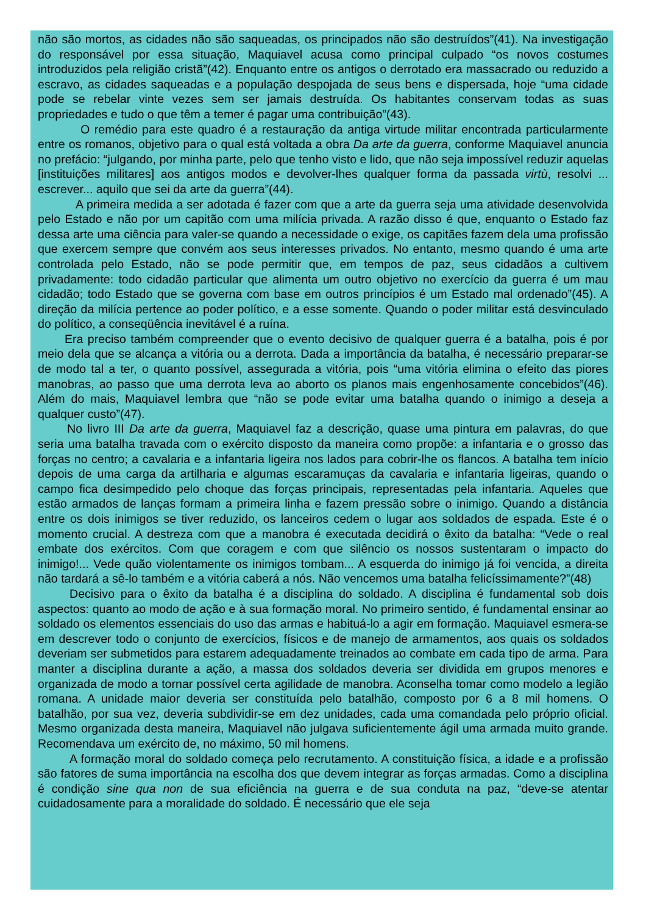não são mortos, as cidades não são saqueadas, os principados não são destruídos”(41). Na investigação do responsável por essa situação, Maquiavel acusa como principal culpado “os novos costumes introduzidos pela religião cristã”(42). Enquanto entre os antigos o derrotado era massacrado ou reduzido a escravo, as cidades saqueadas e a população despojada de seus bens e dispersada, hoje “uma cidade pode se rebelar vinte vezes sem ser jamais destruída. Os habitantes conservam todas as suas propriedades e tudo o que têm a temer é pagar uma contribuição”(43).
O remédio para este quadro é a restauração da antiga virtude militar encontrada particularmente entre os romanos, objetivo para o qual está voltada a obra Da arte da guerra, conforme Maquiavel anuncia no prefácio: “julgando, por minha parte, pelo que tenho visto e lido, que não seja impossível reduzir aquelas [instituições militares] aos antigos modos e devolver-lhes qualquer forma da passada virtù, resolvi ... escrever... aquilo que sei da arte da guerra”(44).
A primeira medida a ser adotada é fazer com que a arte da guerra seja uma atividade desenvolvida pelo Estado e não por um capitão com uma milícia privada. A razão disso é que, enquanto o Estado faz dessa arte uma ciência para valer-se quando a necessidade o exige, os capitães fazem dela uma profissão que exercem sempre que convém aos seus interesses privados. No entanto, mesmo quando é uma arte controlada pelo Estado, não se pode permitir que, em tempos de paz, seus cidadãos a cultivem privadamente: todo cidadão particular que alimenta um outro objetivo no exercício da guerra é um mau cidadão; todo Estado que se governa com base em outros princípios é um Estado mal ordenado”(45). A direção da milícia pertence ao poder político, e a esse somente. Quando o poder militar está desvinculado do político, a conseqüência inevitável é a ruína.
Era preciso também compreender que o evento decisivo de qualquer guerra é a batalha, pois é por meio dela que se alcança a vitória ou a derrota. Dada a importância da batalha, é necessário preparar-se de modo tal a ter, o quanto possível, assegurada a vitória, pois “uma vitória elimina o efeito das piores manobras, ao passo que uma derrota leva ao aborto os planos mais engenhosamente concebidos”(46). Além do mais, Maquiavel lembra que “não se pode evitar uma batalha quando o inimigo a deseja a qualquer custo”(47).
No livro III Da arte da guerra, Maquiavel faz a descrição, quase uma pintura em palavras, do que seria uma batalha travada com o exército disposto da maneira como propõe: a infantaria e o grosso das forças no centro; a cavalaria e a infantaria ligeira nos lados para cobrir-lhe os flancos. A batalha tem início depois de uma carga da artilharia e algumas escaramuças da cavalaria e infantaria ligeiras, quando o campo fica desimpedido pelo choque das forças principais, representadas pela infantaria. Aqueles que estão armados de lanças formam a primeira linha e fazem pressão sobre o inimigo. Quando a distância entre os dois inimigos se tiver reduzido, os lanceiros cedem o lugar aos soldados de espada. Este é o momento crucial. A destreza com que a manobra é executada decidirá o êxito da batalha: “Vede o real embate dos exércitos. Com que coragem e com que silêncio os nossos sustentaram o impacto do inimigo!... Vede quão violentamente os inimigos tombam... A esquerda do inimigo já foi vencida, a direita não tardará a sê-lo também e a vitória caberá a nós. Não vencemos uma batalha felicíssimamente?”(48)
Decisivo para o êxito da batalha é a disciplina do soldado. A disciplina é fundamental sob dois aspectos: quanto ao modo de ação e à sua formação moral. No primeiro sentido, é fundamental ensinar ao soldado os elementos essenciais do uso das armas e habituá-lo a agir em formação. Maquiavel esmera-se em descrever todo o conjunto de exercícios, físicos e de manejo de armamentos, aos quais os soldados deveriam ser submetidos para estarem adequadamente treinados ao combate em cada tipo de arma. Para manter a disciplina durante a ação, a massa dos soldados deveria ser dividida em grupos menores e organizada de modo a tornar possível certa agilidade de manobra. Aconselha tomar como modelo a legião romana. A unidade maior deveria ser constituída pelo batalhão, composto por 6 a 8 mil homens. O batalhão, por sua vez, deveria subdividir-se em dez unidades, cada uma comandada pelo próprio oficial. Mesmo organizada desta maneira, Maquiavel não julgava suficientemente ágil uma armada muito grande. Recomendava um exército de, no máximo, 50 mil homens.
A formação moral do soldado começa pelo recrutamento. A constituição física, a idade e a profissão são fatores de suma importância na escolha dos que devem integrar as forças armadas. Como a disciplina é condição sine qua non de sua eficiência na guerra e de sua conduta na paz, “deve-se atentar cuidadosamente para a moralidade do soldado. É necessário que ele seja